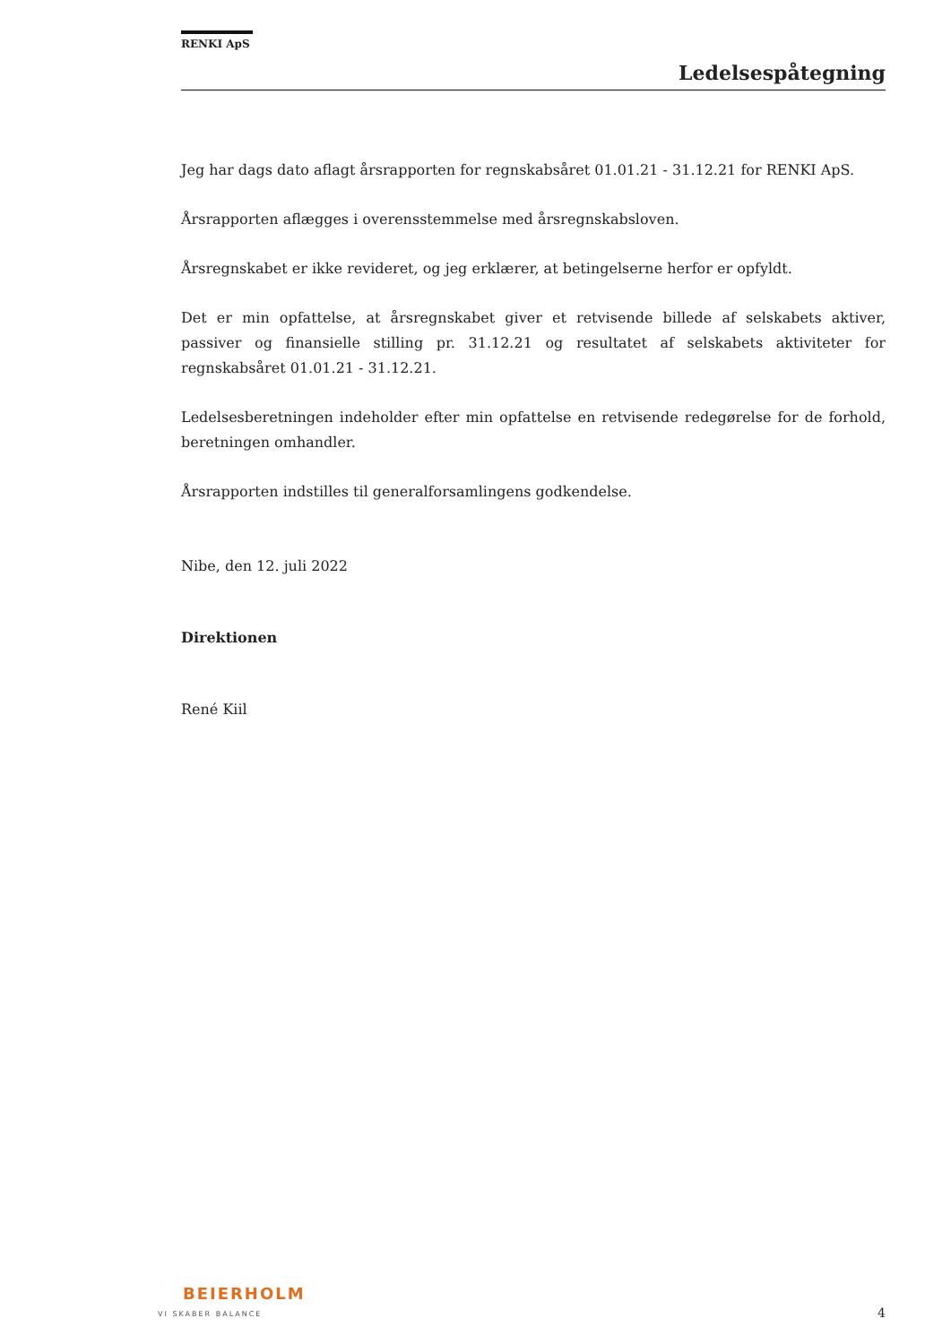RENKI ApS
Ledelsespåtegning
Jeg har dags dato aflagt årsrapporten for regnskabsåret 01.01.21 - 31.12.21 for RENKI ApS.
Årsrapporten aflægges i overensstemmelse med årsregnskabsloven.
Årsregnskabet er ikke revideret, og jeg erklærer, at betingelserne herfor er opfyldt.
Det er min opfattelse, at årsregnskabet giver et retvisende billede af selskabets aktiver, passiver og finansielle stilling pr. 31.12.21 og resultatet af selskabets aktiviteter for regnskabsåret 01.01.21 - 31.12.21.
Ledelsesberetningen indeholder efter min opfattelse en retvisende redegørelse for de forhold, beretningen omhandler.
Årsrapporten indstilles til generalforsamlingens godkendelse.
Nibe, den 12. juli 2022
Direktionen
René Kiil
BEIERHOLM
VI SKABER BALANCE
4